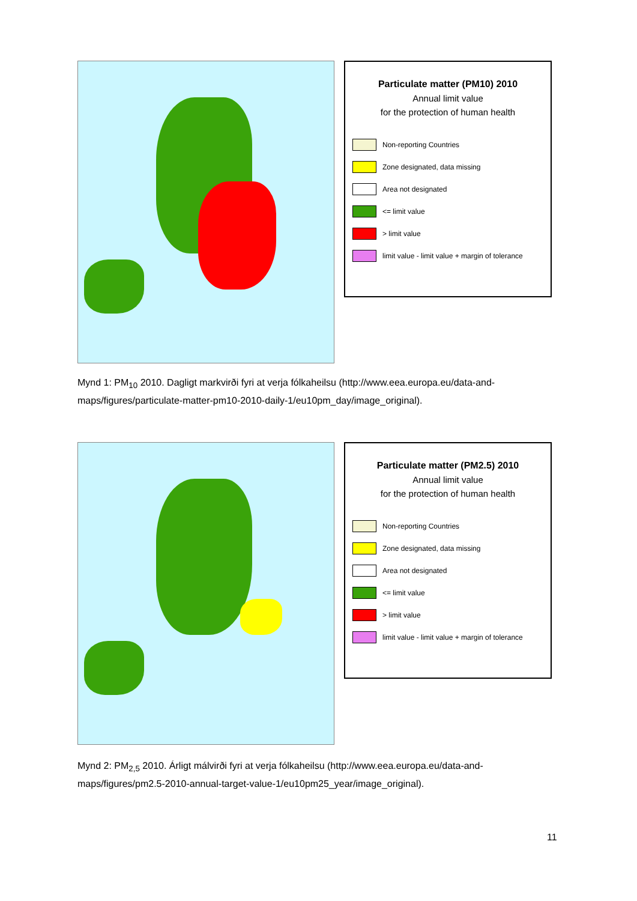Particulate matter (PM10) 2010
Annual limit value
for the protection of human health
Non-reporting Countries
Zone designated, data missing
Area not designated
<= limit value
> limit value
limit value - limit value + margin of tolerance
Mynd 1: PM<sub>10</sub> 2010. Dagligt markvirði fyri at verja fólkaheilsu (http://www.eea.europa.eu/data-and-maps/figures/particulate-matter-pm10-2010-daily-1/eu10pm_day/image_original).
Particulate matter (PM2.5) 2010
Annual limit value
for the protection of human health
Non-reporting Countries
Zone designated, data missing
Area not designated
<= limit value
> limit value
limit value - limit value + margin of tolerance
Mynd 2: PM<sub>2,5</sub> 2010. Árligt málvirði fyri at verja fólkaheilsu (http://www.eea.europa.eu/data-and-maps/figures/pm2.5-2010-annual-target-value-1/eu10pm25_year/image_original).
11